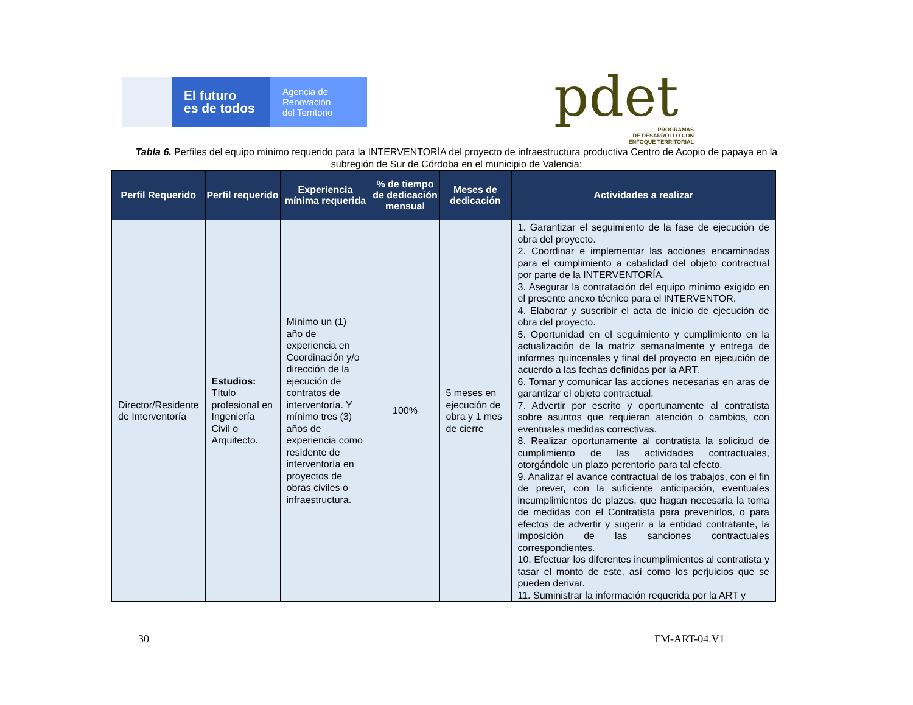El futuro
es de todos
Agencia de
Renovación
del Territorio
pdet
PROGRAMAS
DE DESARROLLO CON
ENFOQUE TERRITORIAL
Tabla 6. Perfiles del equipo mínimo requerido para la INTERVENTORÍA del proyecto de infraestructura productiva Centro de Acopio de papaya en la subregión de Sur de Córdoba en el municipio de Valencia:
| Perfil Requerido | Perfil requerido | Experiencia mínima requerida | % de tiempo de dedicación mensual | Meses de dedicación | Actividades a realizar |
| --- | --- | --- | --- | --- | --- |
| Director/Residente de Interventoría | Estudios: Título profesional en Ingeniería Civil o Arquitecto. | Mínimo un (1) año de experiencia en Coordinación y/o dirección de la ejecución de contratos de interventoría. Y mínimo tres (3) años de experiencia como residente de interventoría en proyectos de obras civiles o infraestructura. | 100% | 5 meses en ejecución de obra y 1 mes de cierre | 1. Garantizar el seguimiento de la fase de ejecución de obra del proyecto. 2. Coordinar e implementar las acciones encaminadas para el cumplimiento a cabalidad del objeto contractual por parte de la INTERVENTORÍA. 3. Asegurar la contratación del equipo mínimo exigido en el presente anexo técnico para el INTERVENTOR. 4. Elaborar y suscribir el acta de inicio de ejecución de obra del proyecto. 5. Oportunidad en el seguimiento y cumplimiento en la actualización de la matriz semanalmente y entrega de informes quincenales y final del proyecto en ejecución de acuerdo a las fechas definidas por la ART. 6. Tomar y comunicar las acciones necesarias en aras de garantizar el objeto contractual. 7. Advertir por escrito y oportunamente al contratista sobre asuntos que requieran atención o cambios, con eventuales medidas correctivas. 8. Realizar oportunamente al contratista la solicitud de cumplimiento de las actividades contractuales, otorgándole un plazo perentorio para tal efecto. 9. Analizar el avance contractual de los trabajos, con el fin de prever, con la suficiente anticipación, eventuales incumplimientos de plazos, que hagan necesaria la toma de medidas con el Contratista para prevenirlos, o para efectos de advertir y sugerir a la entidad contratante, la imposición de las sanciones contractuales correspondientes. 10. Efectuar los diferentes incumplimientos al contratista y tasar el monto de este, así como los perjuicios que se pueden derivar. 11. Suministrar la información requerida por la ART y |
30 FM-ART-04.V1